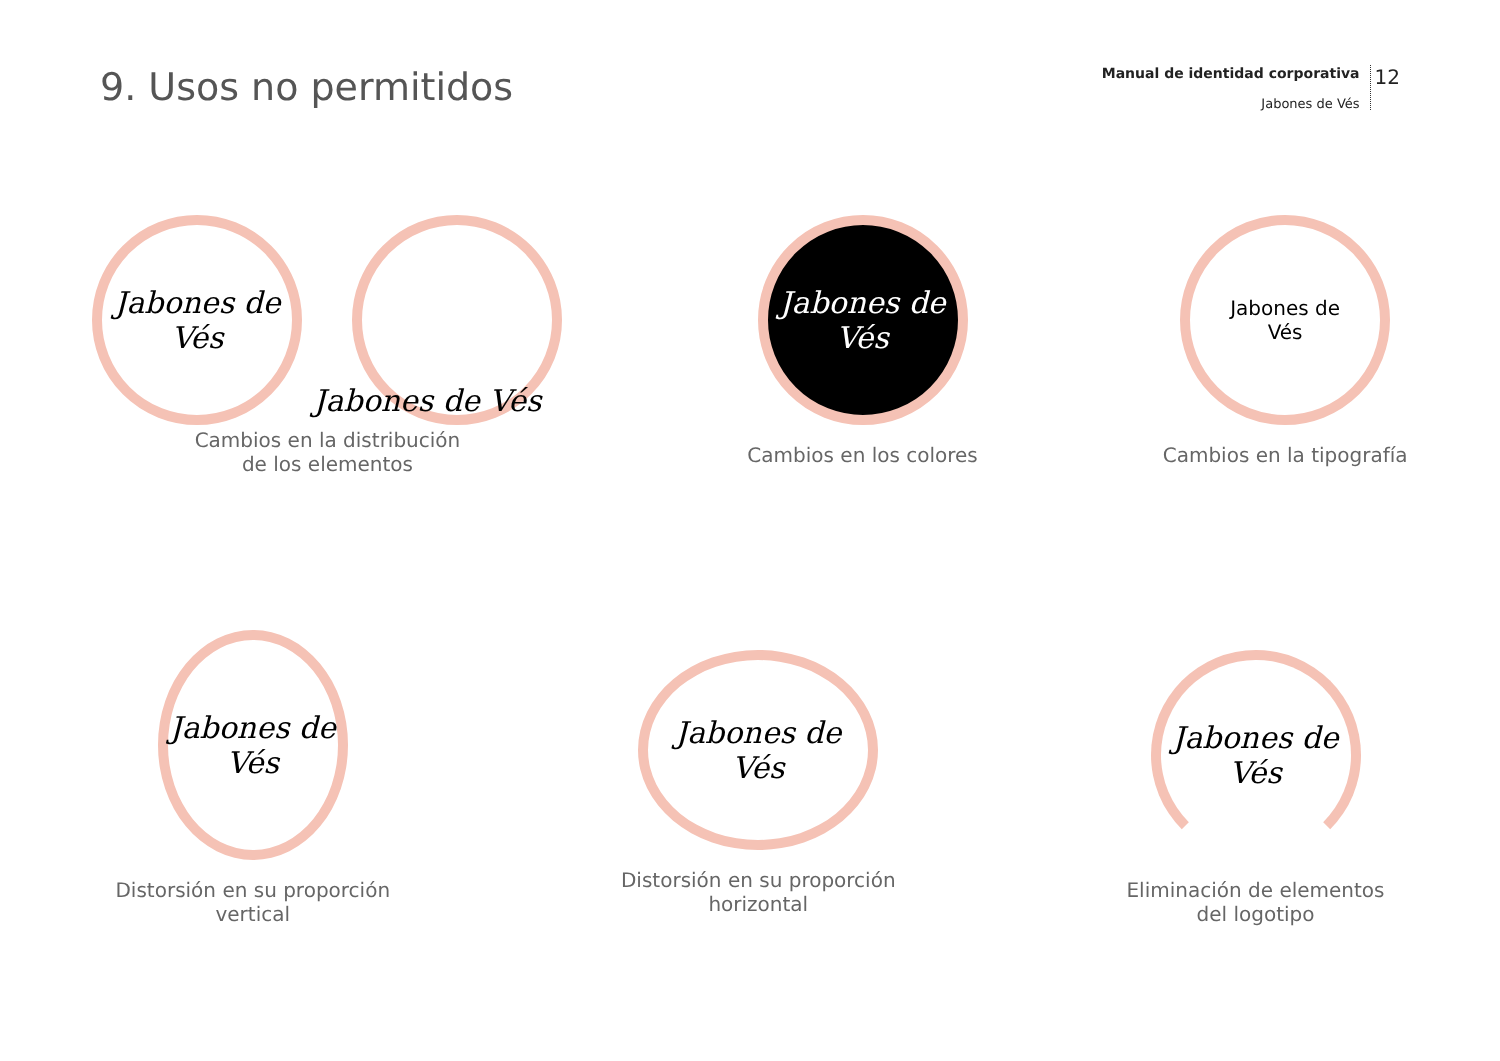9. Usos no permitidos
Manual de identidad corporativa
Jabones de Vés
12
Jabones de Vés
Jabones de Vés
Cambios en la distribución
de los elementos
Jabones de Vés
Cambios en los colores
Jabones de
Vés
Cambios en la tipografía
Jabones de Vés
Distorsión en su proporción
vertical
Jabones de Vés
Distorsión en su proporción
horizontal
Jabones de Vés
Eliminación de elementos
del logotipo